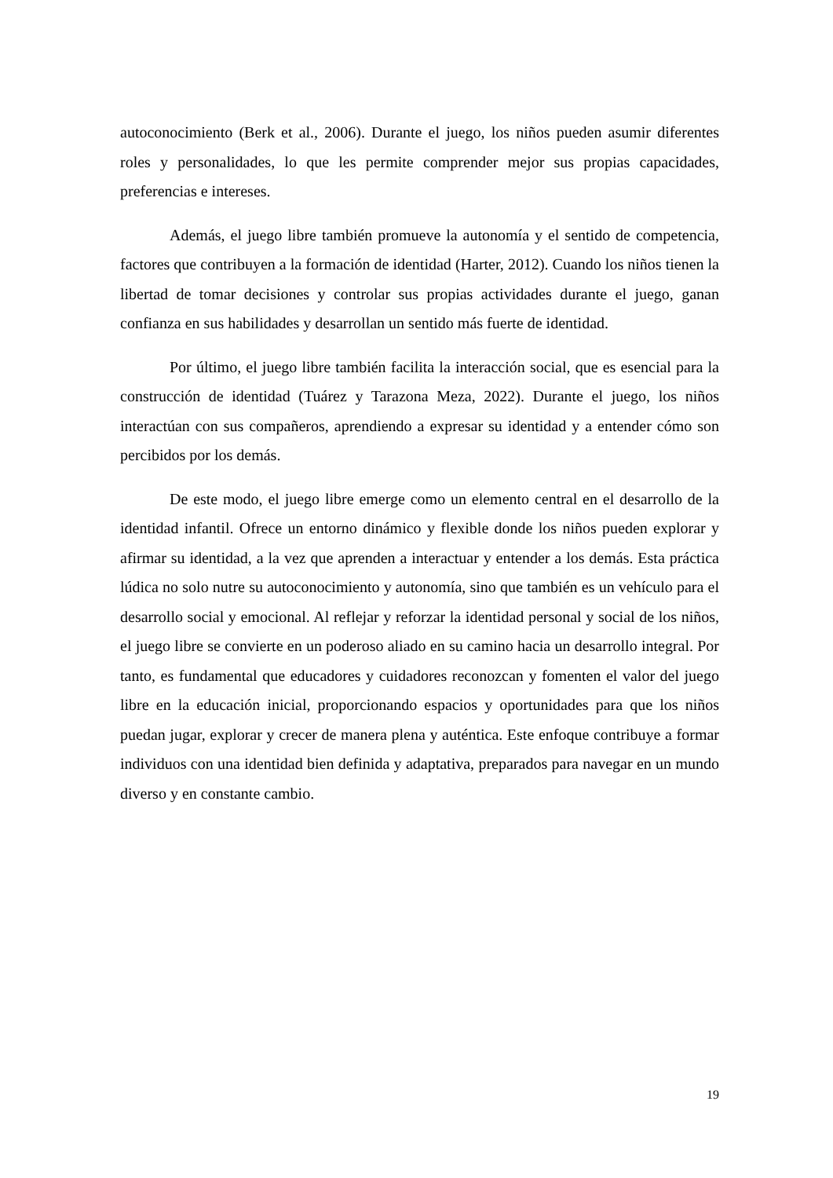autoconocimiento (Berk et al., 2006). Durante el juego, los niños pueden asumir diferentes roles y personalidades, lo que les permite comprender mejor sus propias capacidades, preferencias e intereses.
Además, el juego libre también promueve la autonomía y el sentido de competencia, factores que contribuyen a la formación de identidad (Harter, 2012). Cuando los niños tienen la libertad de tomar decisiones y controlar sus propias actividades durante el juego, ganan confianza en sus habilidades y desarrollan un sentido más fuerte de identidad.
Por último, el juego libre también facilita la interacción social, que es esencial para la construcción de identidad (Tuárez y Tarazona Meza, 2022). Durante el juego, los niños interactúan con sus compañeros, aprendiendo a expresar su identidad y a entender cómo son percibidos por los demás.
De este modo, el juego libre emerge como un elemento central en el desarrollo de la identidad infantil. Ofrece un entorno dinámico y flexible donde los niños pueden explorar y afirmar su identidad, a la vez que aprenden a interactuar y entender a los demás. Esta práctica lúdica no solo nutre su autoconocimiento y autonomía, sino que también es un vehículo para el desarrollo social y emocional. Al reflejar y reforzar la identidad personal y social de los niños, el juego libre se convierte en un poderoso aliado en su camino hacia un desarrollo integral. Por tanto, es fundamental que educadores y cuidadores reconozcan y fomenten el valor del juego libre en la educación inicial, proporcionando espacios y oportunidades para que los niños puedan jugar, explorar y crecer de manera plena y auténtica. Este enfoque contribuye a formar individuos con una identidad bien definida y adaptativa, preparados para navegar en un mundo diverso y en constante cambio.
19